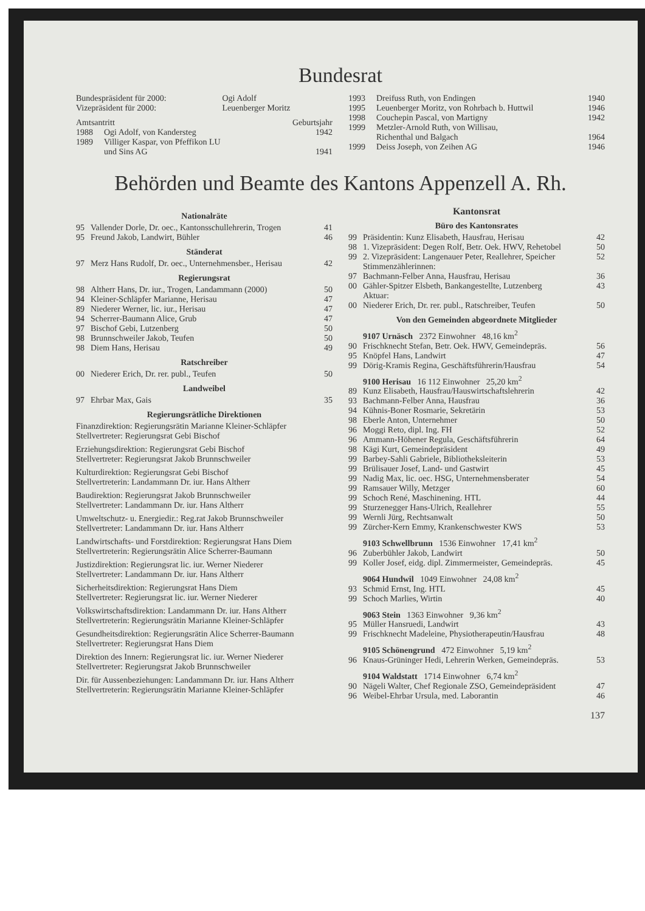Bundesrat
| Bundespräsident für 2000: | Ogi Adolf |
| Vizepräsident für 2000: | Leuenberger Moritz |
| Amtsantritt | | Geburtsjahr |
| 1988 | Ogi Adolf, von Kandersteg | 1942 |
| 1989 | Villiger Kaspar, von Pfeffikon LU und Sins AG | 1941 |
| 1993 | Dreifuss Ruth, von Endingen | 1940 |
| 1995 | Leuenberger Moritz, von Rohrbach b. Huttwil | 1946 |
| 1998 | Couchepin Pascal, von Martigny | 1942 |
| 1999 | Metzler-Arnold Ruth, von Willisau, Richenthal und Balgach | 1964 |
| 1999 | Deiss Joseph, von Zeihen AG | 1946 |
Behörden und Beamte des Kantons Appenzell A. Rh.
Nationalräte
| 95 | Vallender Dorle, Dr. oec., Kantonsschullehrerin, Trogen | 41 |
| 95 | Freund Jakob, Landwirt, Bühler | 46 |
Ständerat
| 97 | Merz Hans Rudolf, Dr. oec., Unternehmensber., Herisau | 42 |
Regierungsrat
| 98 | Altherr Hans, Dr. iur., Trogen, Landammann (2000) | 50 |
| 94 | Kleiner-Schläpfer Marianne, Herisau | 47 |
| 89 | Niederer Werner, lic. iur., Herisau | 47 |
| 94 | Scherrer-Baumann Alice, Grub | 47 |
| 97 | Bischof Gebi, Lutzenberg | 50 |
| 98 | Brunnschweiler Jakob, Teufen | 50 |
| 98 | Diem Hans, Herisau | 49 |
Ratschreiber
| 00 | Niederer Erich, Dr. rer. publ., Teufen | 50 |
Landweibel
| 97 | Ehrbar Max, Gais | 35 |
Regierungsrätliche Direktionen
Finanzdirektion: Regierungsrätin Marianne Kleiner-Schläpfer
Stellvertreter: Regierungsrat Gebi Bischof
Erziehungsdirektion: Regierungsrat Gebi Bischof
Stellvertreter: Regierungsrat Jakob Brunnschweiler
Kulturdirektion: Regierungsrat Gebi Bischof
Stellvertreterin: Landammann Dr. iur. Hans Altherr
Baudirektion: Regierungsrat Jakob Brunnschweiler
Stellvertreter: Landammann Dr. iur. Hans Altherr
Umweltschutz- u. Energiedir.: Reg.rat Jakob Brunnschweiler
Stellvertreter: Landammann Dr. iur. Hans Altherr
Landwirtschafts- und Forstdirektion: Regierungsrat Hans Diem
Stellvertreterin: Regierungsrätin Alice Scherrer-Baumann
Justizdirektion: Regierungsrat lic. iur. Werner Niederer
Stellvertreter: Landammann Dr. iur. Hans Altherr
Sicherheitsdirektion: Regierungsrat Hans Diem
Stellvertreter: Regierungsrat lic. iur. Werner Niederer
Volkswirtschaftsdirektion: Landammann Dr. iur. Hans Altherr
Stellvertreterin: Regierungsrätin Marianne Kleiner-Schläpfer
Gesundheitsdirektion: Regierungsrätin Alice Scherrer-Baumann
Stellvertreter: Regierungsrat Hans Diem
Direktion des Innern: Regierungsrat lic. iur. Werner Niederer
Stellvertreter: Regierungsrat Jakob Brunnschweiler
Dir. für Aussenbeziehungen: Landammann Dr. iur. Hans Altherr
Stellvertreterin: Regierungsrätin Marianne Kleiner-Schläpfer
Kantonsrat
Büro des Kantonsrates
| 99 | Präsidentin: Kunz Elisabeth, Hausfrau, Herisau | 42 |
| 98 | 1. Vizepräsident: Degen Rolf, Betr. Oek. HWV, Rehetobel | 50 |
| 99 | 2. Vizepräsident: Langenauer Peter, Reallehrer, Speicher Stimmenzählerinnen: | 52 |
| 97 | Bachmann-Felber Anna, Hausfrau, Herisau | 36 |
| 00 | Gähler-Spitzer Elsbeth, Bankangestellte, Lutzenberg Aktuar: | 43 |
| 00 | Niederer Erich, Dr. rer. publ., Ratschreiber, Teufen | 50 |
Von den Gemeinden abgeordnete Mitglieder
9107 Urnäsch 2372 Einwohner 48,16 km<sup>2</sup>
| 90 | Frischknecht Stefan, Betr. Oek. HWV, Gemeindepräs. | 56 |
| 95 | Knöpfel Hans, Landwirt | 47 |
| 99 | Dörig-Kramis Regina, Geschäftsführerin/Hausfrau | 54 |
9100 Herisau 16 112 Einwohner 25,20 km<sup>2</sup>
| 89 | Kunz Elisabeth, Hausfrau/Hauswirtschaftslehrerin | 42 |
| 93 | Bachmann-Felber Anna, Hausfrau | 36 |
| 94 | Kühnis-Boner Rosmarie, Sekretärin | 53 |
| 98 | Eberle Anton, Unternehmer | 50 |
| 96 | Moggi Reto, dipl. Ing. FH | 52 |
| 96 | Ammann-Höhener Regula, Geschäftsführerin | 64 |
| 98 | Kägi Kurt, Gemeindepräsident | 49 |
| 99 | Barbey-Sahli Gabriele, Bibliotheksleiterin | 53 |
| 99 | Brülisauer Josef, Land- und Gastwirt | 45 |
| 99 | Nadig Max, lic. oec. HSG, Unternehmensberater | 54 |
| 99 | Ramsauer Willy, Metzger | 60 |
| 99 | Schoch René, Maschinening. HTL | 44 |
| 99 | Sturzenegger Hans-Ulrich, Reallehrer | 55 |
| 99 | Wernli Jürg, Rechtsanwalt | 50 |
| 99 | Zürcher-Kern Emmy, Krankenschwester KWS | 53 |
9103 Schwellbrunn 1536 Einwohner 17,41 km<sup>2</sup>
| 96 | Zuberbühler Jakob, Landwirt | 50 |
| 99 | Koller Josef, eidg. dipl. Zimmermeister, Gemeindepräs. | 45 |
9064 Hundwil 1049 Einwohner 24,08 km<sup>2</sup>
| 93 | Schmid Ernst, Ing. HTL | 45 |
| 99 | Schoch Marlies, Wirtin | 40 |
9063 Stein 1363 Einwohner 9,36 km<sup>2</sup>
| 95 | Müller Hansruedi, Landwirt | 43 |
| 99 | Frischknecht Madeleine, Physiotherapeutin/Hausfrau | 48 |
9105 Schönengrund 472 Einwohner 5,19 km<sup>2</sup>
| 96 | Knaus-Grüninger Hedi, Lehrerin Werken, Gemeindepräs. | 53 |
9104 Waldstatt 1714 Einwohner 6,74 km<sup>2</sup>
| 90 | Nägeli Walter, Chef Regionale ZSO, Gemeindepräsident | 47 |
| 96 | Weibel-Ehrbar Ursula, med. Laborantin | 46 |
137